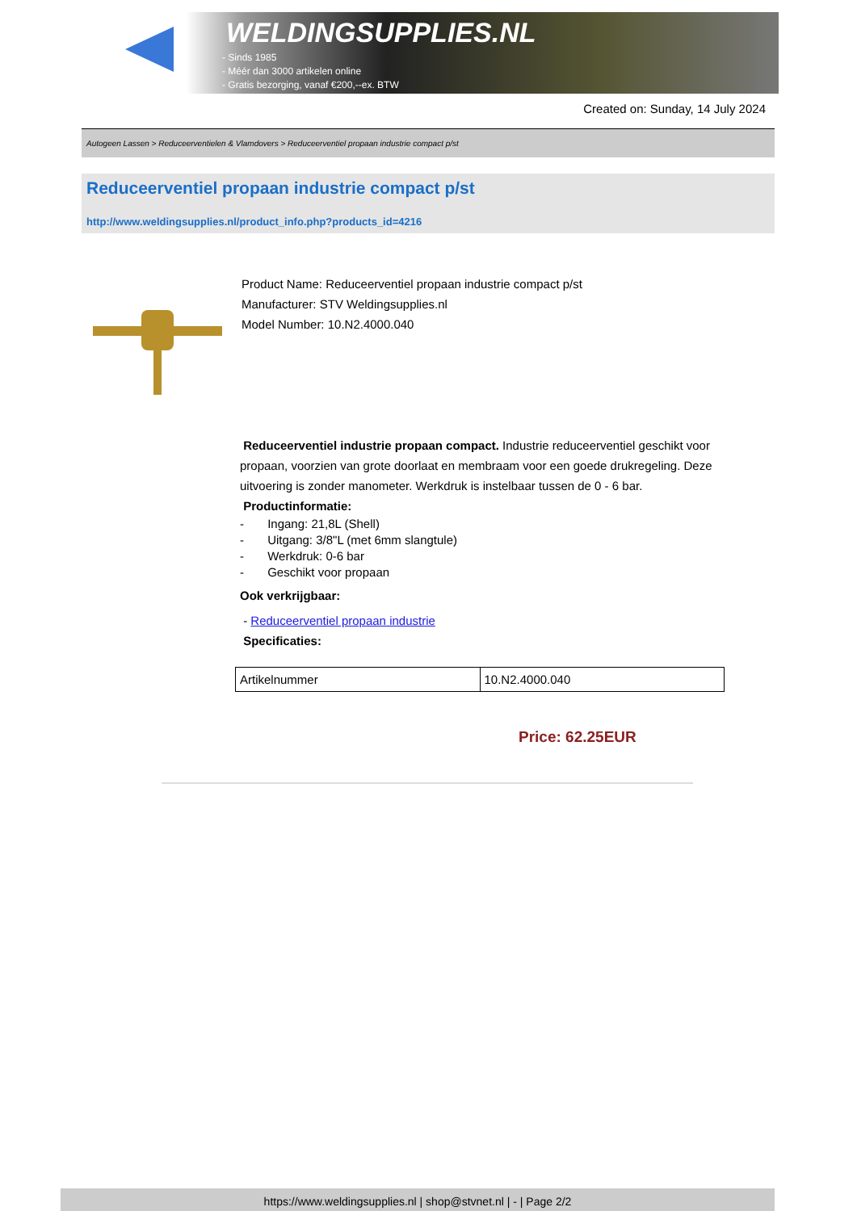WELDINGSUPPLIES.NL
- Sinds 1985
- Méér dan 3000 artikelen online
- Gratis bezorging, vanaf €200,--ex. BTW
Created on: Sunday, 14 July 2024
Autogeen Lassen > Reduceerventielen & Vlamdovers > Reduceerventiel propaan industrie compact p/st
Reduceerventiel propaan industrie compact p/st
http://www.weldingsupplies.nl/product_info.php?products_id=4216
Product Name: Reduceerventiel propaan industrie compact p/st
Manufacturer: STV Weldingsupplies.nl
Model Number: 10.N2.4000.040
Reduceerventiel industrie propaan compact. Industrie reduceerventiel geschikt voor propaan, voorzien van grote doorlaat en membraam voor een goede drukregeling. Deze uitvoering is zonder manometer. Werkdruk is instelbaar tussen de 0 - 6 bar.
Productinformatie:
- Ingang: 21,8L (Shell)
- Uitgang: 3/8"L (met 6mm slangtule)
- Werkdruk: 0-6 bar
- Geschikt voor propaan
Ook verkrijgbaar:
- Reduceerventiel propaan industrie
Specificaties:
| Artikelnummer | 10.N2.4000.040 |
Price: 62.25EUR
https://www.weldingsupplies.nl | shop@stvnet.nl | - | Page 2/2